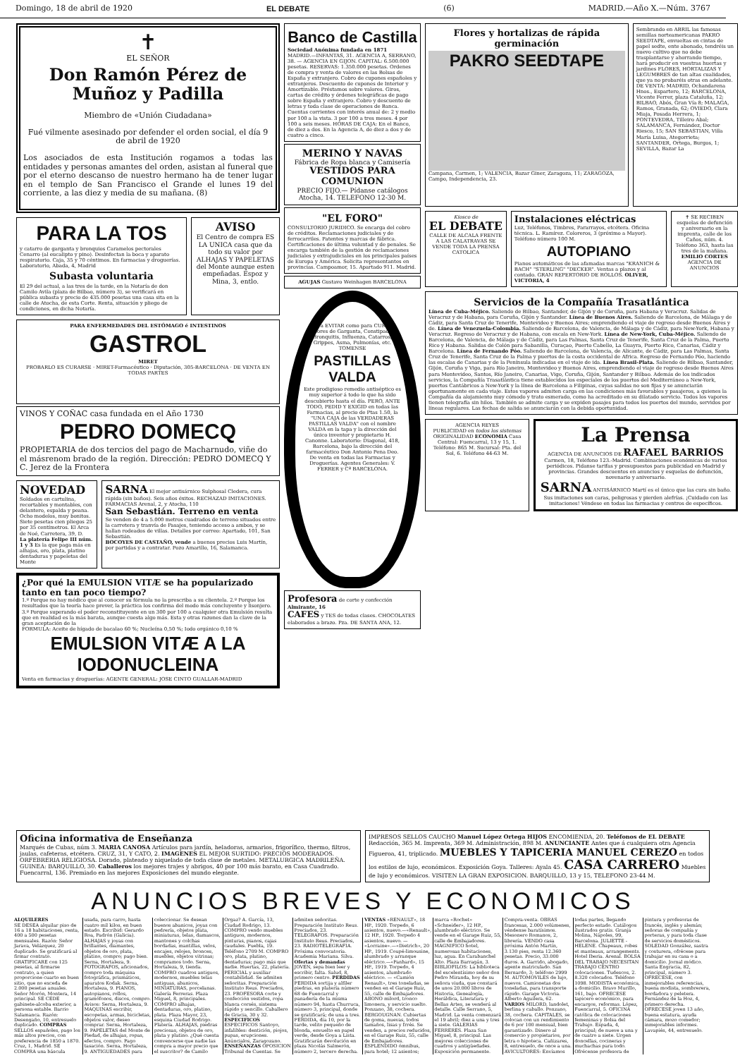Domingo, 18 de abril de 1920 EL DEBATE (6) MADRID.—Año X.—Núm. 3767
✝
EL SEÑOR
Don Ramón Pérez de Muñoz y Padilla
Miembro de «Unión Ciudadana»
Fué vilmente asesinado por defender el orden social, el día 9 de abril de 1920
Los asociados de esta Institución rogamos a todas las entidades y personas amantes del orden, asistan al funeral que por el eterno descanso de nuestro hermano ha de tener lugar en el templo de San Francisco el Grande el lunes 19 del corriente, a las diez y media de su mañana. (8)
PARA LA TOS
y catarro de garganta y bronquios Caramelos pectorales Cenarro (al eucalipto y pino). Desinfectan la boca y aparato respiratorio. Caja, 35 y 70 céntimos. En farmacias y droguerías. Laboratorio, Abada, 4, Madrid
Subasta voluntaria
El 29 del actual, a las tres de la tarde, en la Notaría de don Camilo Avila (plaza de Bilbao, número 3), se verificará en pública subasta y precio de 435.000 pesetas una casa sita en la calle de Atocha, de esta Corte. Renta, situación y pliego de condiciones, en dicha Notaría.
AVISO
El Centro de compra ES LA UNICA casa que da todo su valor por ALHAJAS Y PAPELETAS del Monte aunque esten empeñadas. Espoz y Mina, 3, entlo.
PARA ENFERMEDADES DEL ESTÓMAGO é INTESTINOS
GASTROL
MIRET
PROBARLO ES CURARSE · MIRET-Farmacéutico · Diputación, 305-BARCELONA · DE VENTA EN TODAS PARTES
VINOS Y COÑAC casa fundada en el Año 1730
PEDRO DOMECQ
PROPIETARIA de dos tercios del pago de Macharnudo, viñe do el másrenom brado de la región. Dirección: PEDRO DOMECQ Y C. Jerez de la Frontera
NOVEDAD
Soldados en cartulina, recortables y montables, con delantero, espalda y peana. Ocho modelos, muy bonitos. Siete pesetas cien pliegos 25 por 35 centímetros. El Arca de Noé, Carretera, 39, D.
La platería Felipe III núm. 1 y 3 Es la que paga más en alhajas, oro, plata, platino dentaduras y papeletas del Monte
SARNA El mejor antisárnico Sulphosal Cledera, cura rápida (sin baños). Seis años éxitos. RECHAZAD IMITACIONES. FARMACIAS Arenal, 2, y Atocha, 110
San Sebastián. Terreno en venta
Se venden de 4 a 5.000 metros cuadrados de terreno situados entre la carretera y tranvía de Pasajes, teniendo acceso a ambos, y se hallan rodeados de villas. Detalles por correo: Apartado, 101, San Sebastián.
BOCOYES DE CASTAÑO, vende a buenos precios Luis Martín, por partidas y a contratar. Pozo Amarillo, 16, Salamanca.
¿Por qué la EMULSION VITÆ se ha popularizado tanto en tan poco tiempo?
1.º Porque no hay médico que al conocer su fórmula no la prescriba a su clientela. 2.º Porque los resultados que la teoría hace prever, la práctica los confirma del modo más concluyente y lisonjero. 3.º Porque superando el poder reconstituyente en un 300 por 100 a cualquier otra Emulsión resulta que en realidad es la más barata, aunque cuesta algo más. Esta y otras razones dan la clave de la gran aceptación de la
FORMULA: Aceite de hígado de bacalao 60 %; Nucleína 0,50 %; Iodo orgánico 0,10 %
EMULSION VITÆ A LA IODONUCLEINA
Venta en farmacias y droguerías: AGENTE GENERAL: JOSE CINTO GUALLAR-MADRID
Banco de Castilla
Sociedad Anónima fundada en 1871
MADRID.—INFANTAS, 31. AGENCIA A, SERRANO, 38. — AGENCIA EN GIJON. CAPITAL: 6.500.000 pesetas. RESERVAS: 1.350.000 pesetas. Ordenes de compra y venta de valores en las Bolsas de España y extranjero. Cobro de cupones españoles y extranjeros. Descuento de cupones de Interior y Amortizable. Préstamos sobre valores. Giros, cartas de crédito y órdenes telegráficas de pago sobre España y extranjero. Cobro y descuento de letras y toda clase de operaciones de Banca. Cuentas corrientes con interés anual de: 2 y medio por 100 a la vista. 3 por 100 a tres meses. 4 por 100 a seis meses. HORAS DE CAJA: En el Banco, de diez a dos. En la Agencia A, de diez a dos y de cuatro a cinco.
MERINO Y NAVAS
Fábrica de Ropa blanca y Camisería
VESTIDOS PARA COMUNION
PRECIO FIJO.— Pídanse catálogos
Atocha, 14. TELEFONO 12-30 M.
"EL FORO"
CONSULTORIO JURIDICO. Se encarga del cobro de créditos. Reclamaciones judiciales y de ferrocarriles. Patentes y marcas de fábrica. Certificaciones de última voluntad y de penales. Se encarga también de la gestión de reclamaciones judiciales y extrajudiciales en los principales países de Europa y América. Solicita representantes en provincias. Campoamor, 15. Apartado 911. Madrid.
AGUJAS Gustavo Weinhagen BARCELONA
Para EVITAR como para CURAR Dolores de Garganta, Constipados, Bronquitis, Influenza, Catarros, Grippes, Asma, Pulmonías, etc. TOMENSE
PASTILLAS VALDA
Este prodigioso remedio antiséptico es muy superior á todo lo que ha sido descubierto hasta el día. PERO, ANTE TODO, PEDID Y EXIGID en todas las Farmacias, al precio de Ptas 1.50, la "UNA CAJA de las VERDADERAS PASTILLAS VALDA" con el nombre VALDA en la tapa y la dirección del único inventor y propietario H. Canonne. Laboratorio: Diagonal, 418, Barcelona, bajo la dirección del farmacéutico Don Antonio Pena Deo. De venta en todas las Farmacias y Droguerías. Agentes Generales: V. FERRER y Cª BARCELONA.
Profesora de corte y confección
Almirante, 16
CAFES y TES de todas clases. CHOCOLATES elaborados a brazo. Pza. DE SANTA ANA, 12.
Flores y hortalizas de rápida germinación
PAKRO SEEDTAPE
Campana, Carmen, 1; VALENCIA, Bazar Giner, Zaragoza, 11; ZARAGOZA, Campo, Independencia, 23.
Sembrando en ABRIL las famosas semillas norteamericanas PAKRO SEEDTAPE, envueltas en cintas de papel sedte, ente abonado, tendréis un nuevo cultivo que no debe trasplantarse y ahorrando tiempo, hará producir en vuestras huertas y jardines FLORES, HORTALIZAS Y LEGUMBRES de tan altas cualidades, que ya no probaréis otras en adelante. DE VENTA: MADRID, Ochandarena Hnos., Espartero, 12; BARCELONA, Vicente Ferrer, plaza Cataluña, 12; BILBAO, Abós, Gran Vía 8; MALAGA, Ramos, Granada, 62; OVIEDO, Clara Miaja, Posada Herrera, 1; PONTEVEDRA, Tilleiro Abal; SALAMANCA, Fernández, Doctor Riesco, 15; SAN SEBASTIAN, Villa María Luisa, Ategorrieta; SANTANDER, Ortega, Burgos, 1; SEVILLA, Bazar La
Kiosco de
EL DEBATE
CALLE DE ALCALA FRENTE A LAS CALATRAVAS SE VENDE TODA LA PRENSA CATOLICA
Instalaciones eléctricas
Luz, Teléfonos, Timbres, Pararrayos, etcétera. Oficina técnica. L. Ramírez. Coloreros, 3 (próximo a Mayor). Teléfono número 100 M.
AUTOPIANO
Pianos automáticos de las afamadas marcas "KRANICH & BACH" "STERLING" "DECKER". Ventas a plazos y al contado. GRAN REPERTORIO DE ROLLOS. OLIVER, VICTORIA, 4
✝ SE RECIBEN esquelas de defunción y aniversario en la imprenta, calle de los Caños, núm. 4. Teléfono 363, hasta las tres de la mañana. EMILIO CORTES AGENCIA DE ANUNCIOS
Servicios de la Compañía Trasatlántica
Línea de Cuba-Méjico. Saliendo de Bilbao, Santander, de Gijón y de Coruña, para Habana y Veracruz. Salidas de Veracruz y de Habana, para Coruña, Gijón y Santander. Línea de Buenos Aires. Saliendo de Barcelona, de Málaga y de Cádiz, para Santa Cruz de Tenerife, Montevideo y Buenos Aires; emprendiendo el viaje de regreso desde Buenos Aires y de. Línea de Venezuela-Colombia. Saliendo de Barcelona, de Valencia, de Málaga y de Cádiz, para New-York, Habana y Veracruz. Regreso de Veracruz y de Habana, con escala en New-York. Línea de New-York, Cuba-Méjico. Saliendo de Barcelona, de Valencia, de Málaga y de Cádiz, para Las Palmas, Santa Cruz de Tenerife, Santa Cruz de la Palma, Puerto Rico y Habana. Salidas de Colón para Sabanilla, Curaçao, Puerto Cabello, La Guayra, Puerto Rico, Canarias, Cádiz y Barcelona. Línea de Fernando Póo. Saliendo de Barcelona, de Valencia, de Alicante, de Cádiz, para Las Palmas, Santa Cruz de Tenerife, Santa Cruz de la Palma y puertos de la costa occidental de Africa. Regreso de Fernando Póo, haciendo las escalas de Canarias y de la Península indicadas en el viaje de ida. Línea Brasil-Plata. Saliendo de Bilbao, Santander, Gijón, Coruña y Vigo, para Río Janeiro, Montevideo y Buenos Aires, emprendiendo el viaje de regreso desde Buenos Aires para Montevideo, Santos, Río Janeiro, Canarias, Vigo, Coruña, Gijón, Santander y Bilbao. Además de los indicados servicios, la Compañía Trasatlántica tiene establecidos los especiales de los puertos del Mediterráneo a New-York, puertos Cantábricos a New-York y la línea de Barcelona a Filipinas, cuyas salidas no son fijas y se anunciarán oportunamente en cada viaje. Estos vapores admiten carga en las condiciones más favorables y pasajeros, a quienes la Compañía da alojamiento muy cómodo y trato esmerado, como ha acreditado en su dilatado servicio. Todos los vapores tienen telegrafía sin hilos. También se admite carga y se expiden pasajes para todos los puertos del mundo, servidos por líneas regulares. Las fechas de salida se anunciarán con la debida oportunidad.
AGENCIA REYES
PUBLICIDAD en todos los sistemas ORIGINALIDAD ECONOMIA Casa Central: Fuencarral, 13 y 15, 1. Teléfono: 865 M. Sucursal: Pta. del Sol, 6. Teléfono 44-63 M.
La Prensa
AGENCIA DE ANUNCIOS DE RAFAEL BARRIOS
Carmen, 18, Teléfono 123.-Madrid. Combinaciones económicas de varios periódicos. Pidanse tarifas y presupuestos para publicidad en Madrid y provincias. Grandes descuentos en anuncios y esquelas de defunción, novenario y aniversario.
SARNA ANTISÁRNICO Martí es el único que las cura sin baño. Sus imitaciones son caras, peligrosas y pierden alefrías. ¡Cuidado con las imitaciones! Véndese en todas las farmacias y centros de específicos.
Oficina informativa de Enseñanza
Marqués de Cubas, núm 3. MARIA CANOSA Artículos para jardín, heladoras, armarios, frigorífico, thermo, filtros, jaulas, cafeteras, etcétera. CRUZ, 31, Y CATO, 2. IMAGENES EL MEJOR SURTIDO: PRECIOS MODERADOS. ORFEBRERIA RELIGIOSA. Dorado, plateado y niquelado de toda clase de metales. METALURGICA MADRILEÑA. GUINEA: BARQUILLO, 30. Caballeros los mejores trajes y abrigos, 40 por 100 más barato, en Casa Cuadrado. Fuencarral, 136. Premiado en las mejores Exposiciones del mundo elegante.
IMPRESOS SELLOS CAUCHO Manuel López Ortega HIJOS ENCOMIENDA, 20. Teléfonos de EL DEBATE Redacción, 365 M. Imprenta, 369 M. Administración, 898 M. ANUNCIANTE Antes que á cualquiera otra Agencia Figueroa, 41, triplicado. MUEBLES Y TAPICERIA MANUEL CEREZO en todos los estilos de lujo, económicos. Exposición Goya. Talleres: Ayala 45. CASA CARRERO Muebles de lujo y económicos. VISITEN LA GRAN EXPOSICION. BARQUILLO, 13 y 15, TELEFONO 23-44 M.
ANUNCIOS BREVES Y ECONOMICOS
ALQUILERES
SE DESEA alquilar piso de 16 a 18 habitaciones, renta, 400 a 500 pesetas mensuales. Razón: Señor Jarava, Velázquez, 20 duplicado. Se gratificará al firmar contrato. GRATIFICARE con 125 pesetas, al firmarse contrato, a quien proporcione cuarto en buen sitio, que no exceda de 2.000 pesetas anuales. Señor Morón, Montera, 14 principal. SE CEDE gabinete-alcoba exterior, a persona estable. Barrio Salamanca. Razón: Desengaño, 10, entresuelo duplicado. COMPRAS SELLOS españoles, pago los más altos precios, con preferencia de 1850 a 1870. Cruz, 1, Madrid. SE COMPRA una báscula usada, para carro, hasta cuatro mil kilos, en buen estado. Escribid: Gerardo Roa, Padrón (Galicia). ALHAJAS y joyas con brillantes, diamantes, objetos de oro, plata, platino, compro; pago bien. Serna, Hortaleza, 9. FOTOGRAFOS, aficionados, compro toda máquina fotográfica, prismáticos, aparatos Kodak. Serna, Hortaleza, 9. PIANOS, autopianos, rollos, gramófonos, discos, compro. Avisos: Serna, Hortaleza, 9. MAQUINAS escribir, escopetas, armas, bicicletas, objetos valor, deseo comprar. Serna, Hortaleza, 9. PAPELETAS del Monte de Piedad, de alhajas, ropas, efectos, compro. Pago tasación. Serna, Hortaleza, 9. ANTIGUEDADES para coleccionar. Se desean buenos abanicos, joyas con pedrería, objetos plata, miniaturas, telas, damascos, mantones y colchas bordadas, mantillas, velos, encajes, relojes, bronces, muebles, objetos vitrinas; compramos todo. Serna, Hortaleza, 9, tienda. COMPRO cuadros antiguos, modernos, muebles telas antiguas, abanicos, MINIATURAS, porcelanas. Galería Ferreras. Plaza Miguel, 8, principales. COMPRO alhajas, dentaduras, oro, platino, plata. Plaza Mayor, 23, esquina Ciudad Rodrigo. Platería. ALHAJAS, piedras preciosas, objetos de oro, plata y platino. ¿Qué cuesta convencerse que nadie las compra a mayor precio que el suscritor? de Camilo Orgaz? A. García, 13, Ciudad Rodrigo, 13. COMPRO vendo muebles antiguos, modernos, pinturas, pianos, cajas caudales. Puebla, 19. Teléfono 2709 M. COMPRO oro, plata, platino, dentaduras; pago más que nadie. Huertas, 22, platería. PERICIAL y auxiliar contabilidad. Se admiten señoritas. Preparación Instituto Reus. Preciados, 23. PROFESORA corte y confección vestidos, ropa blanca corsés, sistema rápido y sencillo. Caballero de Gracia, 30 y 32. ESPECIFICOS ESPECIFICOS Santoyo, infalibles: dentición, piojos, pupas, erupciones. Anúncialos, Zaragozano. ENSEÑANZAS OPOSICION Tribunal de Cuentas. Se admiten señoritas. Preparación Instituto Reus. Preciados, 23. TELEGRAFOS. Preparación Instituto Reus. Preciados, 23. RADIOTELEGRAFIA. Próxima convocatoria. Academia Mariana. Silva. Ofertas y demandas JOVEN, sepa bien leer y escribir, falta. Salud, 8, primero centro. PERDIDAS PERDIDA sortija y alfiler piedras, en platería número 68 de Fuencarral y panadería de la misma número 94, hasta Churruca, número 3, principal, donde se gratificará; de una a tres. PERDIDA, día 10, por la tarde, velito pequeño de blonda, envuelto en papel verde, desde Goya a Lista. Gratificarán devolución en plaza Nicolás Salmerón, número 2, tercero derecha. VENTAS «RENAULT», 18 HP., 1920. Torpedo, 6 asientos, nuevo.—«Renault», 12 HP., 1920. Torpedo 4 asientos, nuevo. — «Lorraine».—«Dietrich», 20 HP., 1919. Coupé-limousine, alumbrado y arranque eléctrico.—«Panhard», 15 HP., 1919. Torpedo, 4 asientos, alumbrado eléctrico. — «Camión Renault», tres toneladas, se venden en el Garage Ruiz, 55, calle de Embajadores. ABONO milord, tronco limonera, y servicio suelto. Ponzano, 38, cochera. BERGOUGNAN. Cubiertas de goma, nuevas, todos tamaños, lisas y frrés. Se venden, a precios reducidos, en el Garage Ruiz, 55, calle de Embajadores. ESPLENDIDO ómnibus, para hotel; 12 asientos; marca «Rochet» «Schneider», 12 HP., alumbrado eléctrico. Se vende en el Garage Ruiz, 55, calle de Embajadores. MAGNIFICO hotel, numerosas habitaciones, luz, agua. En Carabanchel Alto. Plaza Barragán, 3. BIBLIOFILOS: La biblioteca del excelentísimo señor don Pedro Miranda, hoy de su señora viuda, que constará de unos 20.000 libros de Historia, Genealogía, Heráldica, Literatura y Bellas Artes, se venderá al detalle. Calle Serrano, 5, Madrid. La venta comenzará el 19 abril; diez a una y tres a siete. GALERIAS FERRERES. Plaza San Miguel, 8, principal. Las mejores colecciones de cuadros y antigüedades. Exposición permanente. Compra-venta. OBRAS francesas, 2.000 volúmenes, véndense baratísimos. Mesonero Romanos, 2, librería. VENDO casa próxima Antón Martín, 3.130 pies, renta 12.360 pesetas. Precio, 33.000 duros. A. Garrido, abogado, agente matriculado. San Bernardo, 3; teléfono 2999 M. AUTOMOVILES de lujo, nuevos. Camionetas dos toneladas, para transporte rápido. Garage Victoria. Alberto Aguilera, 62. VARIOS MILORD, landolet, berlina y caballo. Ponzano, 38, cochera. CAPITALES, se colocan con un rendimiento de 6 por 100 mensual, bien garantizado. Dinero al comercio y propietarios, por letra o hipoteca. Cañizares, 8, entresuelo, de once a una. AVICULTORES: Envíamos todas partes, llegando perfecto estado. Catálogos ilustrados gratis. Granja Molina, Nápoles, 99, Barcelona. JULIETTE - HELENE. Chapeaux, robes et manteaux, arrangements. Hotel Iberia. Arenal. BOLSA DEL TRABAJO NECESITAN TRABAJO CENTRO colocaciones. Tudescos, 2. 8.320 colocados. Teléfono 1098. MODISTA económica, a domicilio. Bravo Murillo, 161, bajo. OFRECESE tapicero económico, para encargos, reformas. López, Fuencarral, 5. OFICINA católica de colocaciones femeninas y Bolsa del Trabajo. Espada, 4, principal; de nueve a una y de cuatro a siete. Urgen doncellas, cocineras y muchachas para todo. Ofrécense profesora de pintura y profesoras de francés, inglés y alemán; señoras de compañía y porteras, y para toda clase de servicios domésticos. SOLEDAD González, sastra y costurera, ofrécese para trabajar en su casa o a domicilio. Jornal módico. Santa Engracia, 82, principal, número 3. OFRECESE, con inmejorables referencias, buena modista, sombrerera, bordadora y peletera. Fernández de la Hoz, 4, primero derecha. OFRECESE joven 13 año, buena estatura, ayuda cámara, mozo comedor; inmejorables informes. Lavapiés, 44, entresuelo.